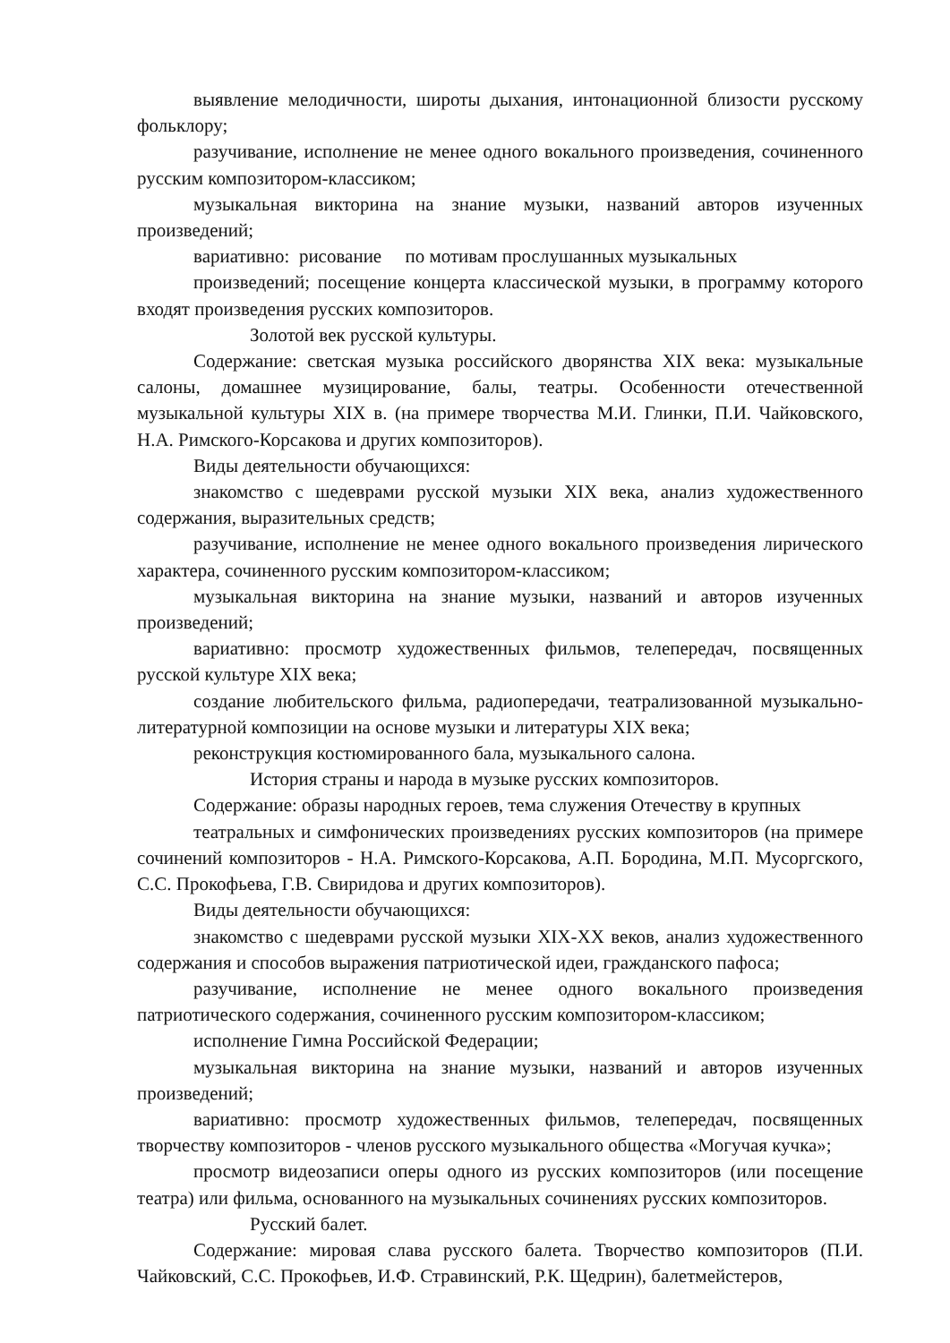выявление мелодичности, широты дыхания, интонационной близости русскому фольклору;
разучивание, исполнение не менее одного вокального произведения, сочиненного русским композитором-классиком;
музыкальная викторина на знание музыки, названий авторов изученных произведений;
вариативно: рисование по мотивам прослушанных музыкальных
произведений; посещение концерта классической музыки, в программу которого входят произведения русских композиторов.
Золотой век русской культуры.
Содержание: светская музыка российского дворянства XIX века: музыкальные салоны, домашнее музицирование, балы, театры. Особенности отечественной музыкальной культуры XIX в. (на примере творчества М.И. Глинки, П.И. Чайковского, Н.А. Римского-Корсакова и других композиторов).
Виды деятельности обучающихся:
знакомство с шедеврами русской музыки XIX века, анализ художественного содержания, выразительных средств;
разучивание, исполнение не менее одного вокального произведения лирического характера, сочиненного русским композитором-классиком;
музыкальная викторина на знание музыки, названий и авторов изученных произведений;
вариативно: просмотр художественных фильмов, телепередач, посвященных русской культуре XIX века;
создание любительского фильма, радиопередачи, театрализованной музыкально-литературной композиции на основе музыки и литературы XIX века;
реконструкция костюмированного бала, музыкального салона.
История страны и народа в музыке русских композиторов.
Содержание: образы народных героев, тема служения Отечеству в крупных
театральных и симфонических произведениях русских композиторов (на примере сочинений композиторов - Н.А. Римского-Корсакова, А.П. Бородина, М.П. Мусоргского, С.С. Прокофьева, Г.В. Свиридова и других композиторов).
Виды деятельности обучающихся:
знакомство с шедеврами русской музыки XIX-XX веков, анализ художественного содержания и способов выражения патриотической идеи, гражданского пафоса;
разучивание, исполнение не менее одного вокального произведения патриотического содержания, сочиненного русским композитором-классиком;
исполнение Гимна Российской Федерации;
музыкальная викторина на знание музыки, названий и авторов изученных произведений;
вариативно: просмотр художественных фильмов, телепередач, посвященных творчеству композиторов - членов русского музыкального общества «Могучая кучка»;
просмотр видеозаписи оперы одного из русских композиторов (или посещение театра) или фильма, основанного на музыкальных сочинениях русских композиторов.
Русский балет.
Содержание: мировая слава русского балета. Творчество композиторов (П.И. Чайковский, С.С. Прокофьев, И.Ф. Стравинский, Р.К. Щедрин), балетмейстеров,